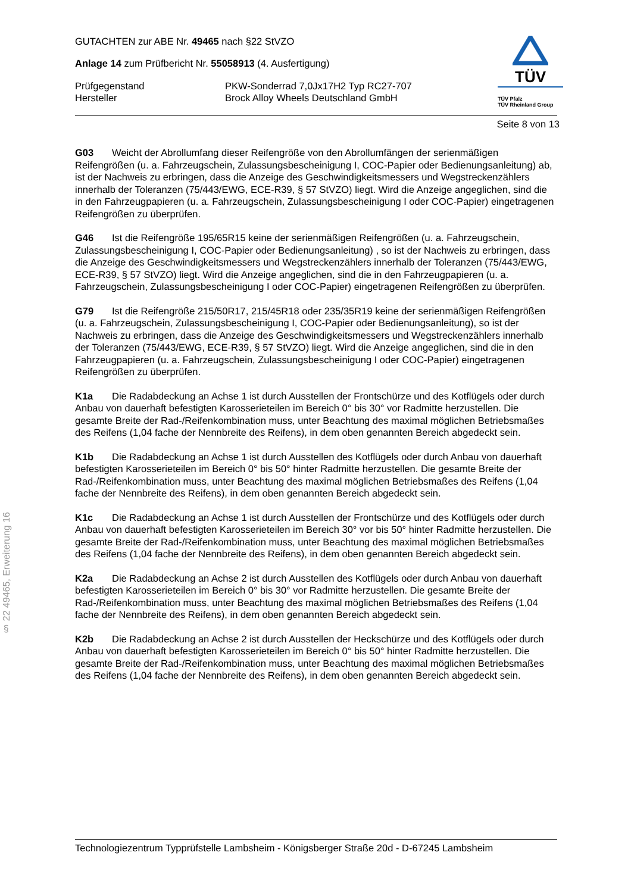§ 22 49465, Erweiterung 16
GUTACHTEN zur ABE Nr. 49465 nach §22 StVZO
Anlage 14 zum Prüfbericht Nr. 55058913 (4. Ausfertigung)
Prüfgegenstand PKW-Sonderrad 7,0Jx17H2 Typ RC27-707
Hersteller Brock Alloy Wheels Deutschland GmbH
TÜV
TÜV Pfalz
TÜV Rheinland Group
Seite 8 von 13
G03 Weicht der Abrollumfang dieser Reifengröße von den Abrollumfängen der serienmäßigen Reifengrößen (u. a. Fahrzeugschein, Zulassungsbescheinigung I, COC-Papier oder Bedienungsanleitung) ab, ist der Nachweis zu erbringen, dass die Anzeige des Geschwindigkeitsmessers und Wegstreckenzählers innerhalb der Toleranzen (75/443/EWG, ECE-R39, § 57 StVZO) liegt. Wird die Anzeige angeglichen, sind die in den Fahrzeugpapieren (u. a. Fahrzeugschein, Zulassungsbescheinigung I oder COC-Papier) eingetragenen Reifengrößen zu überprüfen.
G46 Ist die Reifengröße 195/65R15 keine der serienmäßigen Reifengrößen (u. a. Fahrzeugschein, Zulassungsbescheinigung I, COC-Papier oder Bedienungsanleitung) , so ist der Nachweis zu erbringen, dass die Anzeige des Geschwindigkeitsmessers und Wegstreckenzählers innerhalb der Toleranzen (75/443/EWG, ECE-R39, § 57 StVZO) liegt. Wird die Anzeige angeglichen, sind die in den Fahrzeugpapieren (u. a. Fahrzeugschein, Zulassungsbescheinigung I oder COC-Papier) eingetragenen Reifengrößen zu überprüfen.
G79 Ist die Reifengröße 215/50R17, 215/45R18 oder 235/35R19 keine der serienmäßigen Reifengrößen (u. a. Fahrzeugschein, Zulassungsbescheinigung I, COC-Papier oder Bedienungsanleitung), so ist der Nachweis zu erbringen, dass die Anzeige des Geschwindigkeitsmessers und Wegstreckenzählers innerhalb der Toleranzen (75/443/EWG, ECE-R39, § 57 StVZO) liegt. Wird die Anzeige angeglichen, sind die in den Fahrzeugpapieren (u. a. Fahrzeugschein, Zulassungsbescheinigung I oder COC-Papier) eingetragenen Reifengrößen zu überprüfen.
K1a Die Radabdeckung an Achse 1 ist durch Ausstellen der Frontschürze und des Kotflügels oder durch Anbau von dauerhaft befestigten Karosserieteilen im Bereich 0° bis 30° vor Radmitte herzustellen. Die gesamte Breite der Rad-/Reifenkombination muss, unter Beachtung des maximal möglichen Betriebsmaßes des Reifens (1,04 fache der Nennbreite des Reifens), in dem oben genannten Bereich abgedeckt sein.
K1b Die Radabdeckung an Achse 1 ist durch Ausstellen des Kotflügels oder durch Anbau von dauerhaft befestigten Karosserieteilen im Bereich 0° bis 50° hinter Radmitte herzustellen. Die gesamte Breite der Rad-/Reifenkombination muss, unter Beachtung des maximal möglichen Betriebsmaßes des Reifens (1,04 fache der Nennbreite des Reifens), in dem oben genannten Bereich abgedeckt sein.
K1c Die Radabdeckung an Achse 1 ist durch Ausstellen der Frontschürze und des Kotflügels oder durch Anbau von dauerhaft befestigten Karosserieteilen im Bereich 30° vor bis 50° hinter Radmitte herzustellen. Die gesamte Breite der Rad-/Reifenkombination muss, unter Beachtung des maximal möglichen Betriebsmaßes des Reifens (1,04 fache der Nennbreite des Reifens), in dem oben genannten Bereich abgedeckt sein.
K2a Die Radabdeckung an Achse 2 ist durch Ausstellen des Kotflügels oder durch Anbau von dauerhaft befestigten Karosserieteilen im Bereich 0° bis 30° vor Radmitte herzustellen. Die gesamte Breite der Rad-/Reifenkombination muss, unter Beachtung des maximal möglichen Betriebsmaßes des Reifens (1,04 fache der Nennbreite des Reifens), in dem oben genannten Bereich abgedeckt sein.
K2b Die Radabdeckung an Achse 2 ist durch Ausstellen der Heckschürze und des Kotflügels oder durch Anbau von dauerhaft befestigten Karosserieteilen im Bereich 0° bis 50° hinter Radmitte herzustellen. Die gesamte Breite der Rad-/Reifenkombination muss, unter Beachtung des maximal möglichen Betriebsmaßes des Reifens (1,04 fache der Nennbreite des Reifens), in dem oben genannten Bereich abgedeckt sein.
Technologiezentrum Typprüfstelle Lambsheim - Königsberger Straße 20d - D-67245 Lambsheim